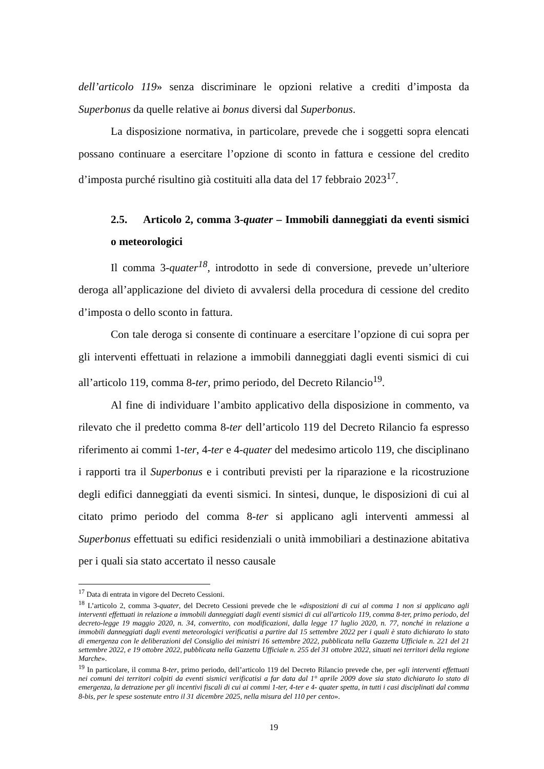dell’articolo 119» senza discriminare le opzioni relative a crediti d’imposta da Superbonus da quelle relative ai bonus diversi dal Superbonus.
La disposizione normativa, in particolare, prevede che i soggetti sopra elencati possano continuare a esercitare l’opzione di sconto in fattura e cessione del credito d’imposta purché risultino già costituiti alla data del 17 febbraio 2023<sup>17</sup>.
2.5. Articolo 2, comma 3-quater – Immobili danneggiati da eventi sismici o meteorologici
Il comma 3-quater<sup>18</sup>, introdotto in sede di conversione, prevede un’ulteriore deroga all’applicazione del divieto di avvalersi della procedura di cessione del credito d’imposta o dello sconto in fattura.
Con tale deroga si consente di continuare a esercitare l’opzione di cui sopra per gli interventi effettuati in relazione a immobili danneggiati dagli eventi sismici di cui all’articolo 119, comma 8-ter, primo periodo, del Decreto Rilancio<sup>19</sup>.
Al fine di individuare l’ambito applicativo della disposizione in commento, va rilevato che il predetto comma 8-ter dell’articolo 119 del Decreto Rilancio fa espresso riferimento ai commi 1-ter, 4-ter e 4-quater del medesimo articolo 119, che disciplinano i rapporti tra il Superbonus e i contributi previsti per la riparazione e la ricostruzione degli edifici danneggiati da eventi sismici. In sintesi, dunque, le disposizioni di cui al citato primo periodo del comma 8-ter si applicano agli interventi ammessi al Superbonus effettuati su edifici residenziali o unità immobiliari a destinazione abitativa per i quali sia stato accertato il nesso causale
<sup>17</sup> Data di entrata in vigore del Decreto Cessioni.
<sup>18</sup> L’articolo 2, comma 3-quater, del Decreto Cessioni prevede che le «disposizioni di cui al comma 1 non si applicano agli interventi effettuati in relazione a immobili danneggiati dagli eventi sismici di cui all'articolo 119, comma 8-ter, primo periodo, del decreto-legge 19 maggio 2020, n. 34, convertito, con modificazioni, dalla legge 17 luglio 2020, n. 77, nonché in relazione a immobili danneggiati dagli eventi meteorologici verificatisi a partire dal 15 settembre 2022 per i quali è stato dichiarato lo stato di emergenza con le deliberazioni del Consiglio dei ministri 16 settembre 2022, pubblicata nella Gazzetta Ufficiale n. 221 del 21 settembre 2022, e 19 ottobre 2022, pubblicata nella Gazzetta Ufficiale n. 255 del 31 ottobre 2022, situati nei territori della regione Marche».
<sup>19</sup> In particolare, il comma 8-ter, primo periodo, dell’articolo 119 del Decreto Rilancio prevede che, per «gli interventi effettuati nei comuni dei territori colpiti da eventi sismici verificatisi a far data dal 1° aprile 2009 dove sia stato dichiarato lo stato di emergenza, la detrazione per gli incentivi fiscali di cui ai commi 1-ter, 4-ter e 4- quater spetta, in tutti i casi disciplinati dal comma 8-bis, per le spese sostenute entro il 31 dicembre 2025, nella misura del 110 per cento».
19